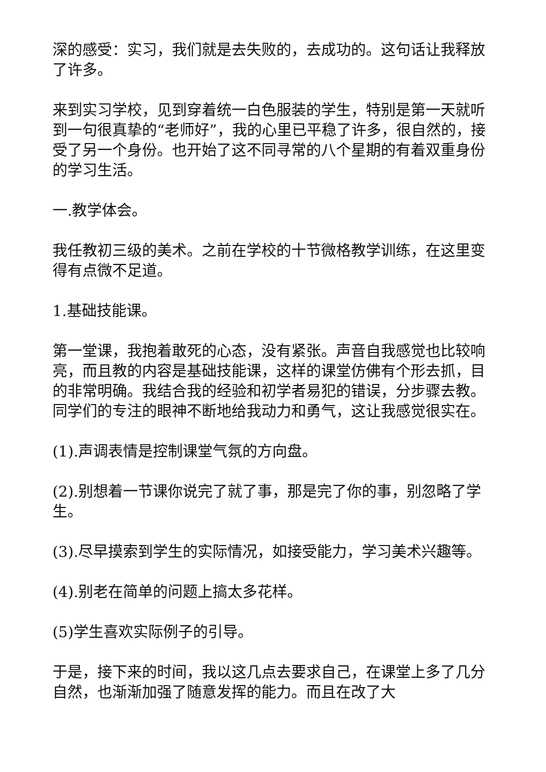深的感受：实习，我们就是去失败的，去成功的。这句话让我释放了许多。
来到实习学校，见到穿着统一白色服装的学生，特别是第一天就听到一句很真挚的“老师好”，我的心里已平稳了许多，很自然的，接受了另一个身份。也开始了这不同寻常的八个星期的有着双重身份的学习生活。
一.教学体会。
我任教初三级的美术。之前在学校的十节微格教学训练，在这里变得有点微不足道。
1.基础技能课。
第一堂课，我抱着敢死的心态，没有紧张。声音自我感觉也比较响亮，而且教的内容是基础技能课，这样的课堂仿佛有个形去抓，目的非常明确。我结合我的经验和初学者易犯的错误，分步骤去教。同学们的专注的眼神不断地给我动力和勇气，这让我感觉很实在。
(1).声调表情是控制课堂气氛的方向盘。
(2).别想着一节课你说完了就了事，那是完了你的事，别忽略了学生。
(3).尽早摸索到学生的实际情况，如接受能力，学习美术兴趣等。
(4).别老在简单的问题上搞太多花样。
(5)学生喜欢实际例子的引导。
于是，接下来的时间，我以这几点去要求自己，在课堂上多了几分自然，也渐渐加强了随意发挥的能力。而且在改了大